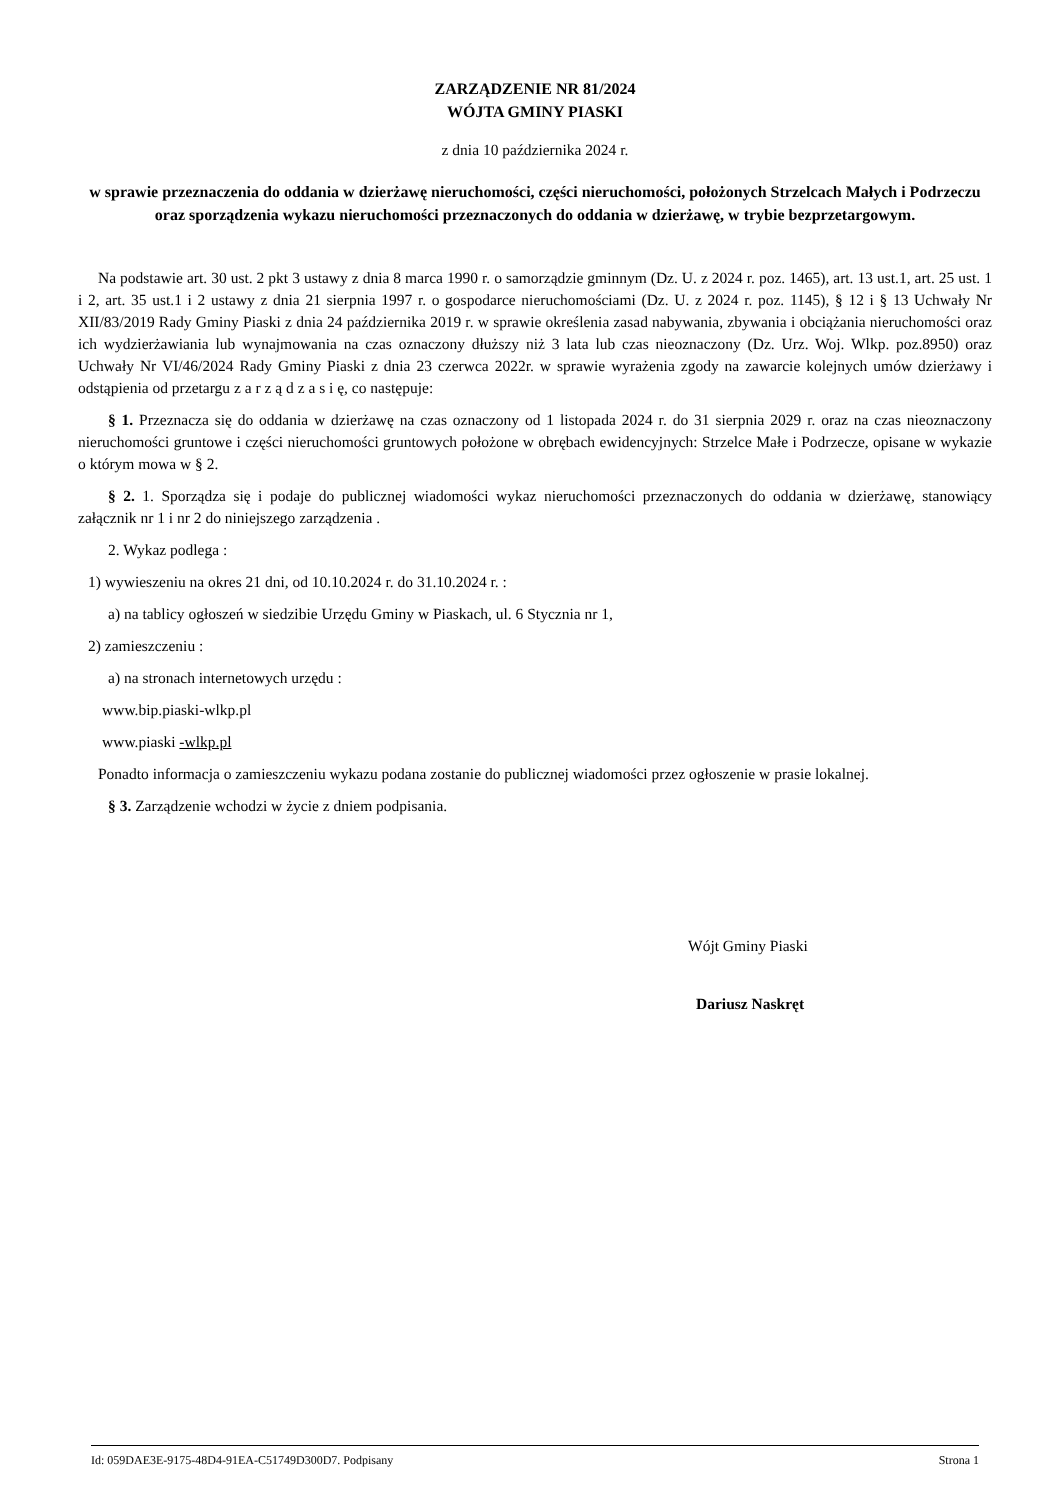ZARZĄDZENIE NR 81/2024
WÓJTA GMINY PIASKI
z dnia 10 października 2024 r.
w sprawie przeznaczenia do oddania w dzierżawę nieruchomości, części nieruchomości, położonych Strzelcach Małych i Podrzeczu oraz sporządzenia wykazu nieruchomości przeznaczonych do oddania w dzierżawę, w trybie bezprzetargowym.
Na podstawie art. 30 ust. 2 pkt 3 ustawy z dnia 8 marca 1990 r. o samorządzie gminnym (Dz. U. z 2024 r. poz. 1465), art. 13 ust.1, art. 25 ust. 1 i 2, art. 35 ust.1 i 2 ustawy z dnia 21 sierpnia 1997 r. o gospodarce nieruchomościami (Dz. U. z 2024 r. poz. 1145), § 12 i § 13 Uchwały Nr XII/83/2019 Rady Gminy Piaski z dnia 24 października 2019 r. w sprawie określenia zasad nabywania, zbywania i obciążania nieruchomości oraz ich wydzierżawiania lub wynajmowania na czas oznaczony dłuższy niż 3 lata lub czas nieoznaczony (Dz. Urz. Woj. Wlkp. poz.8950) oraz Uchwały Nr VI/46/2024 Rady Gminy Piaski z dnia 23 czerwca 2022r. w sprawie wyrażenia zgody na zawarcie kolejnych umów dzierżawy i odstąpienia od przetargu z a r z ą d z a s i ę, co następuje:
§ 1. Przeznacza się do oddania w dzierżawę na czas oznaczony od 1 listopada 2024 r. do 31 sierpnia 2029 r. oraz na czas nieoznaczony nieruchomości gruntowe i części nieruchomości gruntowych położone w obrębach ewidencyjnych: Strzelce Małe i Podrzecze, opisane w wykazie o którym mowa w § 2.
§ 2. 1. Sporządza się i podaje do publicznej wiadomości wykaz nieruchomości przeznaczonych do oddania w dzierżawę, stanowiący załącznik nr 1 i nr 2 do niniejszego zarządzenia .
2. Wykaz podlega :
1) wywieszeniu na okres 21 dni, od 10.10.2024 r. do 31.10.2024 r. :
a) na tablicy ogłoszeń w siedzibie Urzędu Gminy w Piaskach, ul. 6 Stycznia nr 1,
2) zamieszczeniu :
a) na stronach internetowych urzędu :
www.bip.piaski-wlkp.pl
www.piaski -wlkp.pl
Ponadto informacja o zamieszczeniu wykazu podana zostanie do publicznej wiadomości przez ogłoszenie w prasie lokalnej.
§ 3. Zarządzenie wchodzi w życie z dniem podpisania.
Wójt Gminy Piaski
Dariusz Naskręt
Id: 059DAE3E-9175-48D4-91EA-C51749D300D7. Podpisany Strona 1